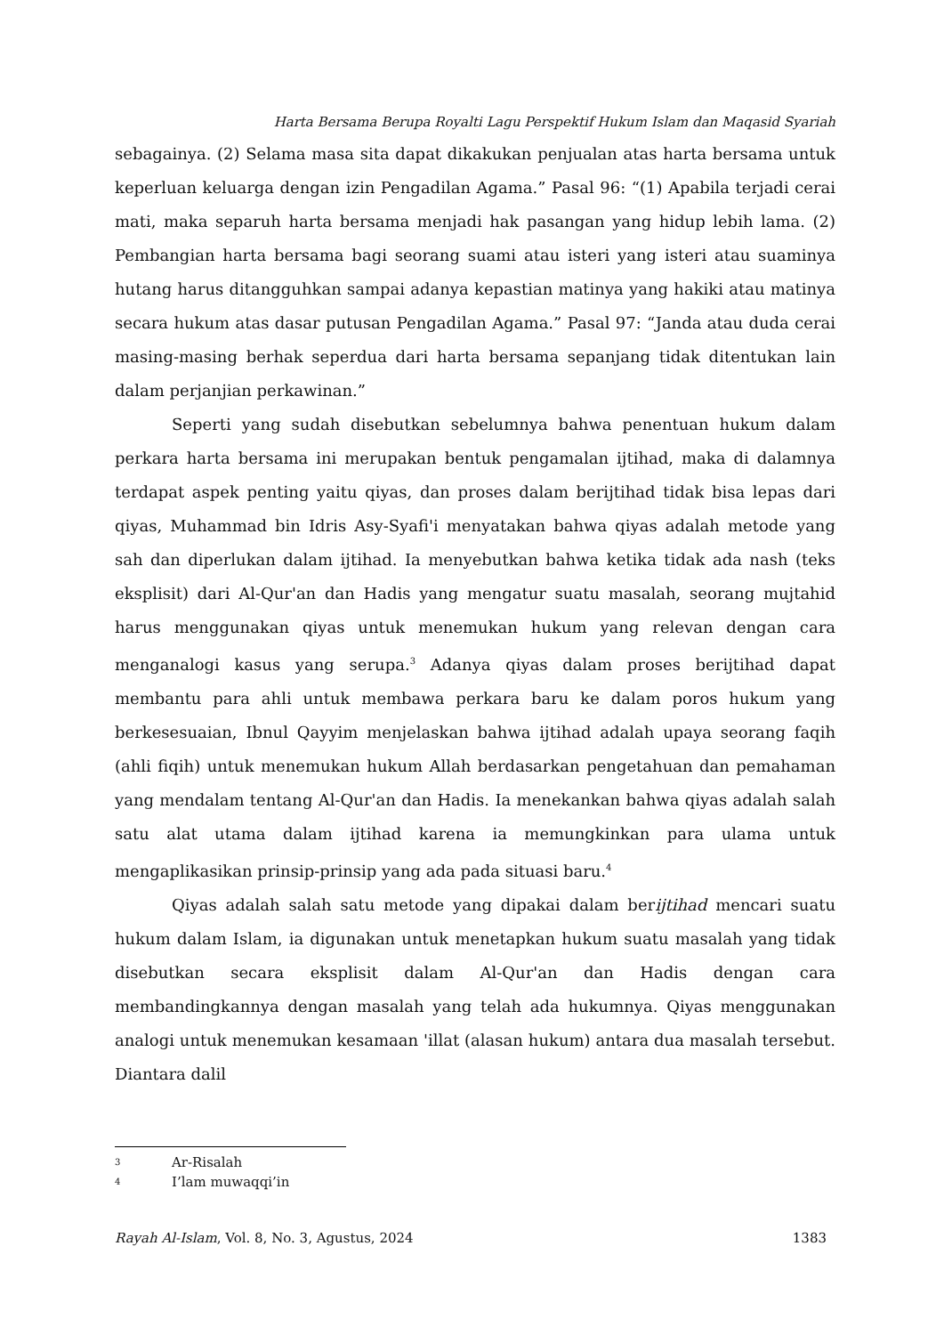Harta Bersama Berupa Royalti Lagu Perspektif Hukum Islam dan Maqasid Syariah
sebagainya. (2) Selama masa sita dapat dikakukan penjualan atas harta bersama untuk keperluan keluarga dengan izin Pengadilan Agama.” Pasal 96: “(1) Apabila terjadi cerai mati, maka separuh harta bersama menjadi hak pasangan yang hidup lebih lama. (2) Pembangian harta bersama bagi seorang suami atau isteri yang isteri atau suaminya hutang harus ditangguhkan sampai adanya kepastian matinya yang hakiki atau matinya secara hukum atas dasar putusan Pengadilan Agama.” Pasal 97: “Janda atau duda cerai masing-masing berhak seperdua dari harta bersama sepanjang tidak ditentukan lain dalam perjanjian perkawinan.”
Seperti yang sudah disebutkan sebelumnya bahwa penentuan hukum dalam perkara harta bersama ini merupakan bentuk pengamalan ijtihad, maka di dalamnya terdapat aspek penting yaitu qiyas, dan proses dalam berijtihad tidak bisa lepas dari qiyas, Muhammad bin Idris Asy-Syafi'i menyatakan bahwa qiyas adalah metode yang sah dan diperlukan dalam ijtihad. Ia menyebutkan bahwa ketika tidak ada nash (teks eksplisit) dari Al-Qur'an dan Hadis yang mengatur suatu masalah, seorang mujtahid harus menggunakan qiyas untuk menemukan hukum yang relevan dengan cara menganalogi kasus yang serupa.<sup>3</sup> Adanya qiyas dalam proses berijtihad dapat membantu para ahli untuk membawa perkara baru ke dalam poros hukum yang berkesesuaian, Ibnul Qayyim menjelaskan bahwa ijtihad adalah upaya seorang faqih (ahli fiqih) untuk menemukan hukum Allah berdasarkan pengetahuan dan pemahaman yang mendalam tentang Al-Qur'an dan Hadis. Ia menekankan bahwa qiyas adalah salah satu alat utama dalam ijtihad karena ia memungkinkan para ulama untuk mengaplikasikan prinsip-prinsip yang ada pada situasi baru.<sup>4</sup>
Qiyas adalah salah satu metode yang dipakai dalam berijtihad mencari suatu hukum dalam Islam, ia digunakan untuk menetapkan hukum suatu masalah yang tidak disebutkan secara eksplisit dalam Al-Qur'an dan Hadis dengan cara membandingkannya dengan masalah yang telah ada hukumnya. Qiyas menggunakan analogi untuk menemukan kesamaan 'illat (alasan hukum) antara dua masalah tersebut. Diantara dalil
3 Ar-Risalah
4 I’lam muwaqqi’in
Rayah Al-Islam, Vol. 8, No. 3, Agustus, 2024 1383